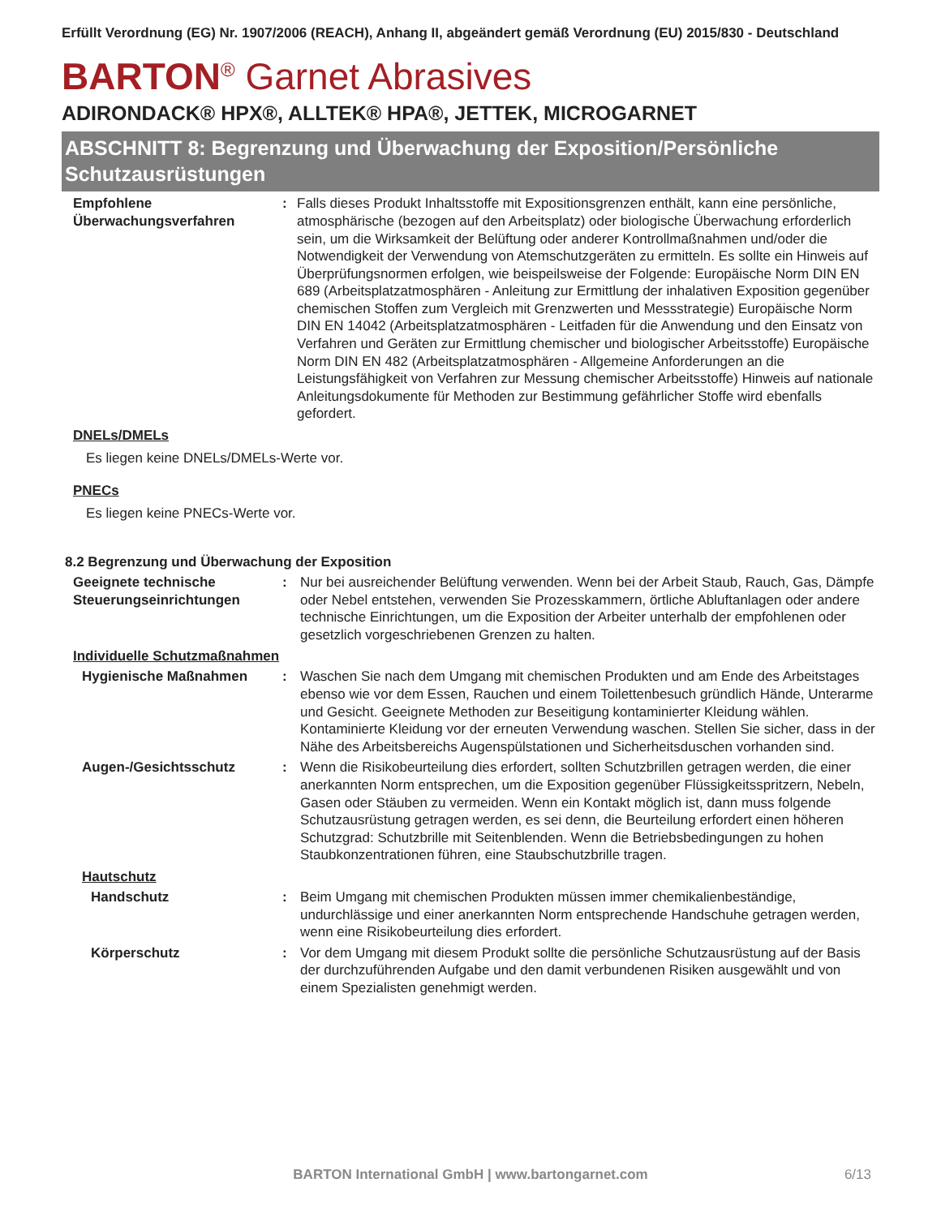Erfüllt Verordnung (EG) Nr. 1907/2006 (REACH), Anhang II, abgeändert gemäß Verordnung (EU) 2015/830 - Deutschland
BARTON<sup>®</sup> Garnet Abrasives
ADIRONDACK® HPX®, ALLTEK® HPA®, JETTEK, MICROGARNET
ABSCHNITT 8: Begrenzung und Überwachung der Exposition/Persönliche Schutzausrüstungen
Empfohlene Überwachungsverfahren
: Falls dieses Produkt Inhaltsstoffe mit Expositionsgrenzen enthält, kann eine persönliche, atmosphärische (bezogen auf den Arbeitsplatz) oder biologische Überwachung erforderlich sein, um die Wirksamkeit der Belüftung oder anderer Kontrollmaßnahmen und/oder die Notwendigkeit der Verwendung von Atemschutzgeräten zu ermitteln. Es sollte ein Hinweis auf Überprüfungsnormen erfolgen, wie beispeilsweise der Folgende: Europäische Norm DIN EN 689 (Arbeitsplatzatmosphären - Anleitung zur Ermittlung der inhalativen Exposition gegenüber chemischen Stoffen zum Vergleich mit Grenzwerten und Messstrategie) Europäische Norm DIN EN 14042 (Arbeitsplatzatmosphären - Leitfaden für die Anwendung und den Einsatz von Verfahren und Geräten zur Ermittlung chemischer und biologischer Arbeitsstoffe) Europäische Norm DIN EN 482 (Arbeitsplatzatmosphären - Allgemeine Anforderungen an die Leistungsfähigkeit von Verfahren zur Messung chemischer Arbeitsstoffe) Hinweis auf nationale Anleitungsdokumente für Methoden zur Bestimmung gefährlicher Stoffe wird ebenfalls gefordert.
DNELs/DMELs
Es liegen keine DNELs/DMELs-Werte vor.
PNECs
Es liegen keine PNECs-Werte vor.
8.2 Begrenzung und Überwachung der Exposition
Geeignete technische Steuerungseinrichtungen
: Nur bei ausreichender Belüftung verwenden. Wenn bei der Arbeit Staub, Rauch, Gas, Dämpfe oder Nebel entstehen, verwenden Sie Prozesskammern, örtliche Abluftanlagen oder andere technische Einrichtungen, um die Exposition der Arbeiter unterhalb der empfohlenen oder gesetzlich vorgeschriebenen Grenzen zu halten.
Individuelle Schutzmaßnahmen
Hygienische Maßnahmen : Waschen Sie nach dem Umgang mit chemischen Produkten und am Ende des Arbeitstages ebenso wie vor dem Essen, Rauchen und einem Toilettenbesuch gründlich Hände, Unterarme und Gesicht. Geeignete Methoden zur Beseitigung kontaminierter Kleidung wählen. Kontaminierte Kleidung vor der erneuten Verwendung waschen. Stellen Sie sicher, dass in der Nähe des Arbeitsbereichs Augenspülstationen und Sicherheitsduschen vorhanden sind.
Augen-/Gesichtsschutz : Wenn die Risikobeurteilung dies erfordert, sollten Schutzbrillen getragen werden, die einer anerkannten Norm entsprechen, um die Exposition gegenüber Flüssigkeitsspritzern, Nebeln, Gasen oder Stäuben zu vermeiden. Wenn ein Kontakt möglich ist, dann muss folgende Schutzausrüstung getragen werden, es sei denn, die Beurteilung erfordert einen höheren Schutzgrad: Schutzbrille mit Seitenblenden. Wenn die Betriebsbedingungen zu hohen Staubkonzentrationen führen, eine Staubschutzbrille tragen.
Hautschutz
Handschutz : Beim Umgang mit chemischen Produkten müssen immer chemikalienbeständige, undurchlässige und einer anerkannten Norm entsprechende Handschuhe getragen werden, wenn eine Risikobeurteilung dies erfordert.
Körperschutz : Vor dem Umgang mit diesem Produkt sollte die persönliche Schutzausrüstung auf der Basis der durchzuführenden Aufgabe und den damit verbundenen Risiken ausgewählt und von einem Spezialisten genehmigt werden.
BARTON International GmbH | www.bartongarnet.com 6/13